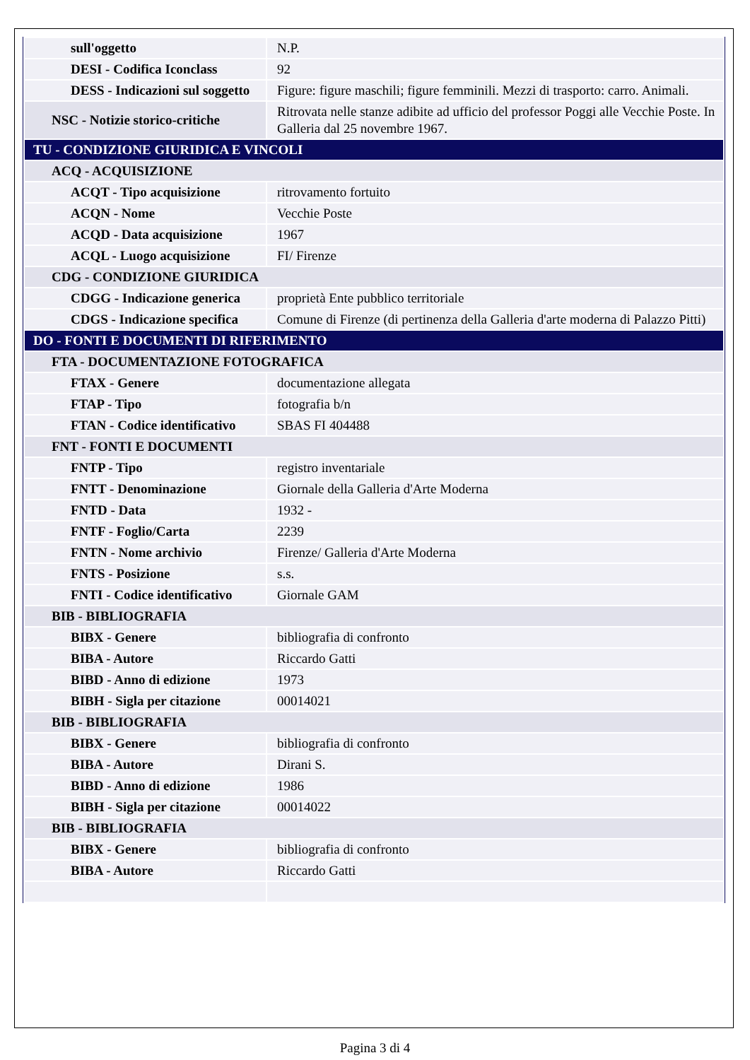| sull'oggetto | N.P. |
| DESI - Codifica Iconclass | 92 |
| DESS - Indicazioni sul soggetto | Figure: figure maschili; figure femminili. Mezzi di trasporto: carro. Animali. |
| NSC - Notizie storico-critiche | Ritrovata nelle stanze adibite ad ufficio del professor Poggi alle Vecchie Poste. In Galleria dal 25 novembre 1967. |
| TU - CONDIZIONE GIURIDICA E VINCOLI | |
| ACQ - ACQUISIZIONE | |
| ACQT - Tipo acquisizione | ritrovamento fortuito |
| ACQN - Nome | Vecchie Poste |
| ACQD - Data acquisizione | 1967 |
| ACQL - Luogo acquisizione | FI/ Firenze |
| CDG - CONDIZIONE GIURIDICA | |
| CDGG - Indicazione generica | proprietà Ente pubblico territoriale |
| CDGS - Indicazione specifica | Comune di Firenze (di pertinenza della Galleria d'arte moderna di Palazzo Pitti) |
| DO - FONTI E DOCUMENTI DI RIFERIMENTO | |
| FTA - DOCUMENTAZIONE FOTOGRAFICA | |
| FTAX - Genere | documentazione allegata |
| FTAP - Tipo | fotografia b/n |
| FTAN - Codice identificativo | SBAS FI 404488 |
| FNT - FONTI E DOCUMENTI | |
| FNTP - Tipo | registro inventariale |
| FNTT - Denominazione | Giornale della Galleria d'Arte Moderna |
| FNTD - Data | 1932 - |
| FNTF - Foglio/Carta | 2239 |
| FNTN - Nome archivio | Firenze/ Galleria d'Arte Moderna |
| FNTS - Posizione | s.s. |
| FNTI - Codice identificativo | Giornale GAM |
| BIB - BIBLIOGRAFIA | |
| BIBX - Genere | bibliografia di confronto |
| BIBA - Autore | Riccardo Gatti |
| BIBD - Anno di edizione | 1973 |
| BIBH - Sigla per citazione | 00014021 |
| BIB - BIBLIOGRAFIA | |
| BIBX - Genere | bibliografia di confronto |
| BIBA - Autore | Dirani S. |
| BIBD - Anno di edizione | 1986 |
| BIBH - Sigla per citazione | 00014022 |
| BIB - BIBLIOGRAFIA | |
| BIBX - Genere | bibliografia di confronto |
| BIBA - Autore | Riccardo Gatti |
Pagina 3 di 4